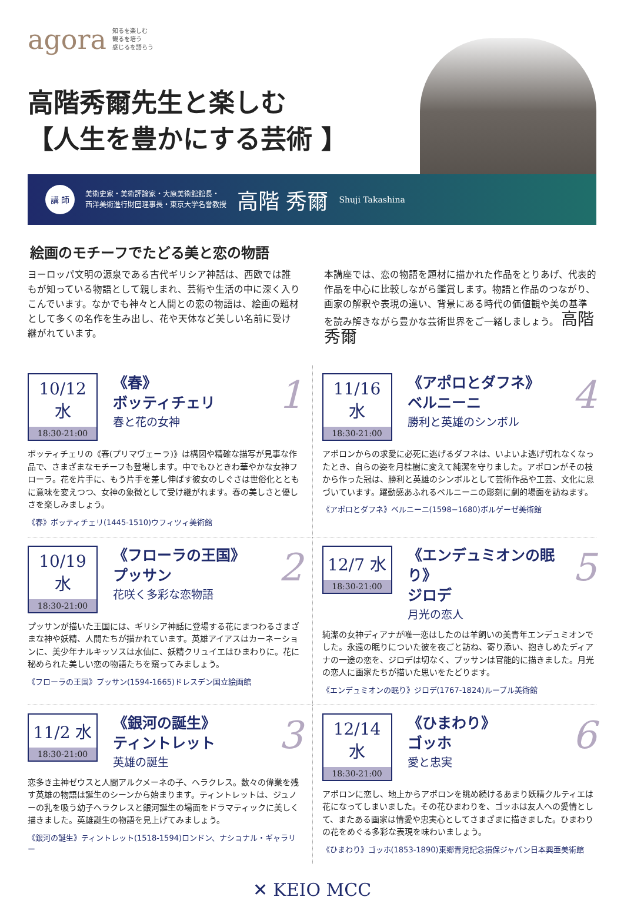agora
知るを楽しむ
観るを培う
感じるを語らう
高階秀爾先生と楽しむ
【人生を豊かにする芸術 】
講 師
美術史家・美術評論家・大原美術館館長・
西洋美術進行財団理事長・東京大学名誉教授
高階 秀爾
Shuji Takashina
絵画のモチーフでたどる美と恋の物語
ヨーロッパ文明の源泉である古代ギリシア神話は、西欧では誰もが知っている物語として親しまれ、芸術や生活の中に深く入りこんでいます。なかでも神々と人間との恋の物語は、絵画の題材として多くの名作を生み出し、花や天体など美しい名前に受け継がれています。
本講座では、恋の物語を題材に描かれた作品をとりあげ、代表的作品を中心に比較しながら鑑賞します。物語と作品のつながり、画家の解釈や表現の違い、背景にある時代の価値観や美の基準を読み解きながら豊かな芸術世界をご一緒しましょう。 高階秀爾
10/12 水
18:30-21:00
《春》
ボッティチェリ
春と花の女神
1
ボッティチェリの《春(プリマヴェーラ)》は構図や精確な描写が見事な作品で、さまざまなモチーフも登場します。中でもひときわ華やかな女神フローラ。花を片手に、もう片手を差し伸ばす彼女のしぐさは世俗化とともに意味を変えつつ、女神の象徴として受け継がれます。春の美しさと優しさを楽しみましょう。
《春》ボッティチェリ(1445-1510)ウフィツィ美術館
11/16 水
18:30-21:00
《アポロとダフネ》
ベルニーニ
勝利と英雄のシンボル
4
アポロンからの求愛に必死に逃げるダフネは、いよいよ逃げ切れなくなったとき、自らの姿を月桂樹に変えて純潔を守りました。アポロンがその枝から作った冠は、勝利と英雄のシンボルとして芸術作品や工芸、文化に息づいています。躍動感あふれるベルニーニの彫刻に劇的場面を訪ねます。
《アポロとダフネ》ベルニーニ(1598−1680)ボルゲーゼ美術館
10/19 水
18:30-21:00
《フローラの王国》
プッサン
花咲く多彩な恋物語
2
プッサンが描いた王国には、ギリシア神話に登場する花にまつわるさまざまな神や妖精、人間たちが描かれています。英雄アイアスはカーネーションに、美少年ナルキッソスは水仙に、妖精クリュイエはひまわりに。花に秘められた美しい恋の物語たちを窺ってみましょう。
《フローラの王国》プッサン(1594-1665)ドレスデン国立絵画館
12/7 水
18:30-21:00
《エンデュミオンの眠り》
ジロデ
月光の恋人
5
純潔の女神ディアナが唯一恋はしたのは羊飼いの美青年エンデュミオンでした。永遠の眠りについた彼を夜ごと訪ね、寄り添い、抱きしめたディアナの一途の恋を、ジロデは切なく、プッサンは官能的に描きました。月光の恋人に画家たちが描いた思いをたどります。
《エンデュミオンの眠り》ジロデ(1767-1824)ルーブル美術館
11/2 水
18:30-21:00
《銀河の誕生》
ティントレット
英雄の誕生
3
恋多き主神ゼウスと人間アルクメーネの子、ヘラクレス。数々の偉業を残す英雄の物語は誕生のシーンから始まります。ティントレットは、ジュノーの乳を吸う幼子ヘラクレスと銀河誕生の場面をドラマティックに美しく描きました。英雄誕生の物語を見上げてみましょう。
《銀河の誕生》ティントレット(1518-1594)ロンドン、ナショナル・ギャラリー
12/14 水
18:30-21:00
《ひまわり》
ゴッホ
愛と忠実
6
アポロンに恋し、地上からアポロンを眺め続けるあまり妖精クルティエは花になってしまいました。その花ひまわりを、ゴッホは友人への愛情として、またある画家は情愛や忠実心としてさまざまに描きました。ひまわりの花をめぐる多彩な表現を味わいましょう。
《ひまわり》ゴッホ(1853-1890)東郷青児記念損保ジャパン日本興亜美術館
✕ KEIO MCC